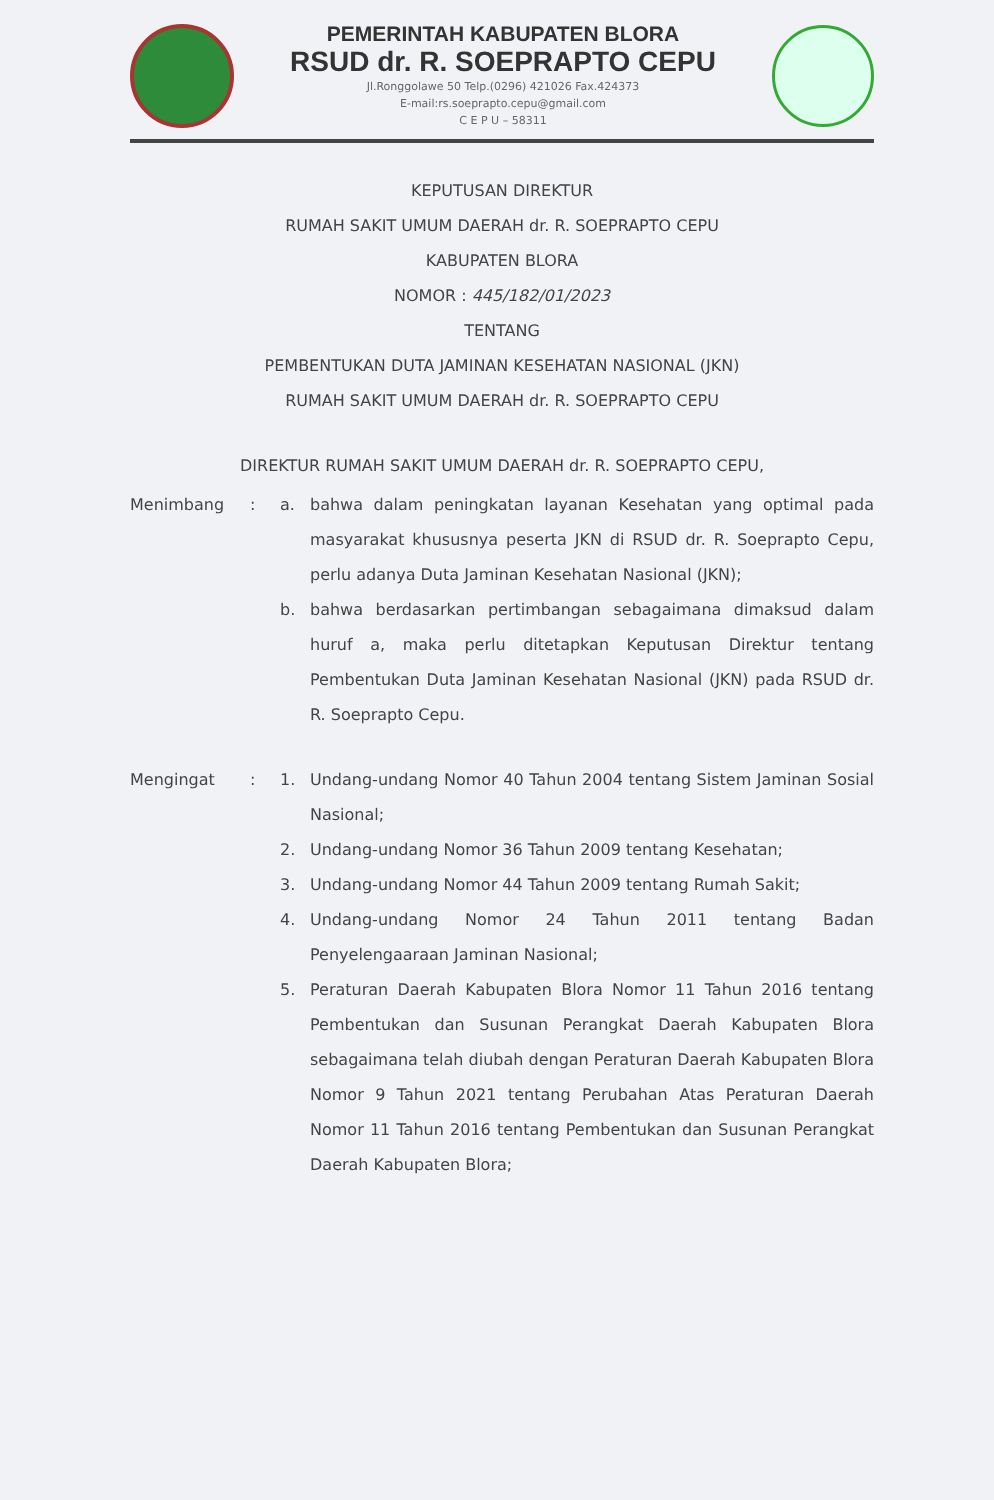PEMERINTAH KABUPATEN BLORA
RSUD dr. R. SOEPRAPTO CEPU
Jl.Ronggolawe 50 Telp.(0296) 421026 Fax.424373
E-mail:rs.soeprapto.cepu@gmail.com
C E P U – 58311
KEPUTUSAN DIREKTUR
RUMAH SAKIT UMUM DAERAH dr. R. SOEPRAPTO CEPU
KABUPATEN BLORA
NOMOR : 445/182/01/2023
TENTANG
PEMBENTUKAN DUTA JAMINAN KESEHATAN NASIONAL (JKN)
RUMAH SAKIT UMUM DAERAH dr. R. SOEPRAPTO CEPU
DIREKTUR RUMAH SAKIT UMUM DAERAH dr. R. SOEPRAPTO CEPU,
Menimbang : a. bahwa dalam peningkatan layanan Kesehatan yang optimal pada masyarakat khususnya peserta JKN di RSUD dr. R. Soeprapto Cepu, perlu adanya Duta Jaminan Kesehatan Nasional (JKN);
b. bahwa berdasarkan pertimbangan sebagaimana dimaksud dalam huruf a, maka perlu ditetapkan Keputusan Direktur tentang Pembentukan Duta Jaminan Kesehatan Nasional (JKN) pada RSUD dr. R. Soeprapto Cepu.
Mengingat : 1. Undang-undang Nomor 40 Tahun 2004 tentang Sistem Jaminan Sosial Nasional;
2. Undang-undang Nomor 36 Tahun 2009 tentang Kesehatan;
3. Undang-undang Nomor 44 Tahun 2009 tentang Rumah Sakit;
4. Undang-undang Nomor 24 Tahun 2011 tentang Badan Penyelengaaraan Jaminan Nasional;
5. Peraturan Daerah Kabupaten Blora Nomor 11 Tahun 2016 tentang Pembentukan dan Susunan Perangkat Daerah Kabupaten Blora sebagaimana telah diubah dengan Peraturan Daerah Kabupaten Blora Nomor 9 Tahun 2021 tentang Perubahan Atas Peraturan Daerah Nomor 11 Tahun 2016 tentang Pembentukan dan Susunan Perangkat Daerah Kabupaten Blora;